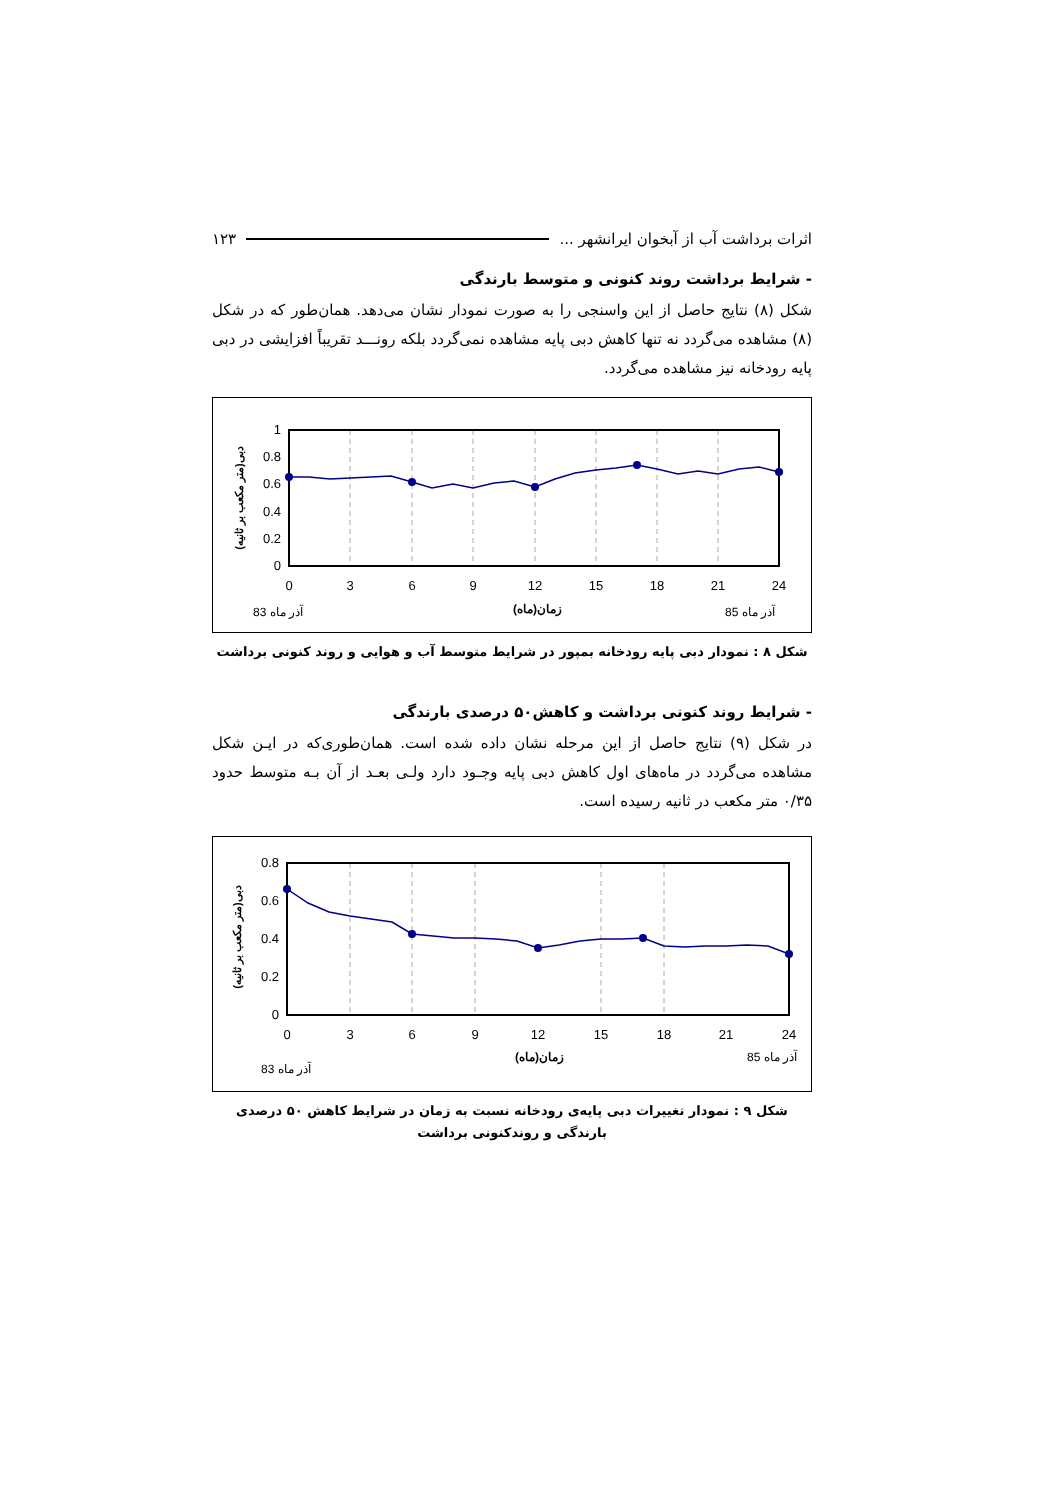اثرات برداشت آب از آبخوان ایرانشهر ... ۱۲۳
- شرایط برداشت روند کنونی و متوسط بارندگی
شکل (۸) نتایج حاصل از این واسنجی را به صورت نمودار نشان می‌دهد. همان‌طور که در شکل (۸) مشاهده می‌گردد نه تنها کاهش دبی پایه مشاهده نمی‌گردد بلکه رونـــد تقریباً افزایشی در دبی پایه رودخانه نیز مشاهده می‌گردد.
1
0.8
0.6
0.4
0.2
0
0
3
6
9
12
15
18
21
24
آذر ماه 83
زمان(ماه)
آذر ماه 85
دبی(متر مکعب بر ثانیه)
شکل ۸ : نمودار دبی پایه رودخانه بمپور در شرایط متوسط آب و هوایی و روند کنونی برداشت
- شرایط روند کنونی برداشت و کاهش۵۰ درصدی بارندگی
در شکل (۹) نتایج حاصل از این مرحله نشان داده شده است. همان‌طوری‌که در ایـن شکل مشاهده می‌گردد در ماه‌های اول کاهش دبی پایه وجـود دارد ولـی بعـد از آن بـه متوسط حدود ۰/۳۵ متر مکعب در ثانیه رسیده است.
0.8
0.6
0.4
0.2
0
0
3
6
9
12
15
18
21
24
آذر ماه 85
زمان(ماه)
آذر ماه 83
دبی(متر مکعب بر ثانیه)
شکل ۹ : نمودار تغییرات دبی پایه‌ی رودخانه نسبت به زمان در شرایط کاهش ۵۰ درصدی
بارندگی و روندکنونی برداشت